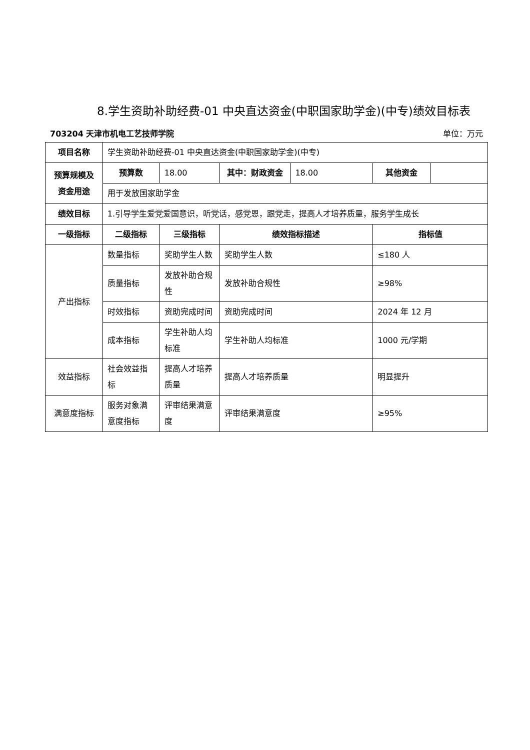8.学生资助补助经费-01 中央直达资金(中职国家助学金)(中专)绩效目标表
703204 天津市机电工艺技师学院 单位：万元
| 项目名称 | 学生资助补助经费-01 中央直达资金(中职国家助学金)(中专) | | | | | |
| 预算规模及资金用途 | 预算数 | 18.00 | 其中：财政资金 | 18.00 | 其他资金 | |
| | 用于发放国家助学金 | | | | | |
| 绩效目标 | 1.引导学生爱党爱国意识，听党话，感党恩，跟党走，提高人才培养质量，服务学生成长 | | | | | |
| 一级指标 | 二级指标 | 三级指标 | 绩效指标描述 | | 指标值 | |
| 产出指标 | 数量指标 | 奖助学生人数 | 奖助学生人数 | | ≤180 人 | |
| | 质量指标 | 发放补助合规性 | 发放补助合规性 | | ≥98% | |
| | 时效指标 | 资助完成时间 | 资助完成时间 | | 2024 年 12 月 | |
| | 成本指标 | 学生补助人均标准 | 学生补助人均标准 | | 1000 元/学期 | |
| 效益指标 | 社会效益指标 | 提高人才培养质量 | 提高人才培养质量 | | 明显提升 | |
| 满意度指标 | 服务对象满意度指标 | 评审结果满意度 | 评审结果满意度 | | ≥95% | |